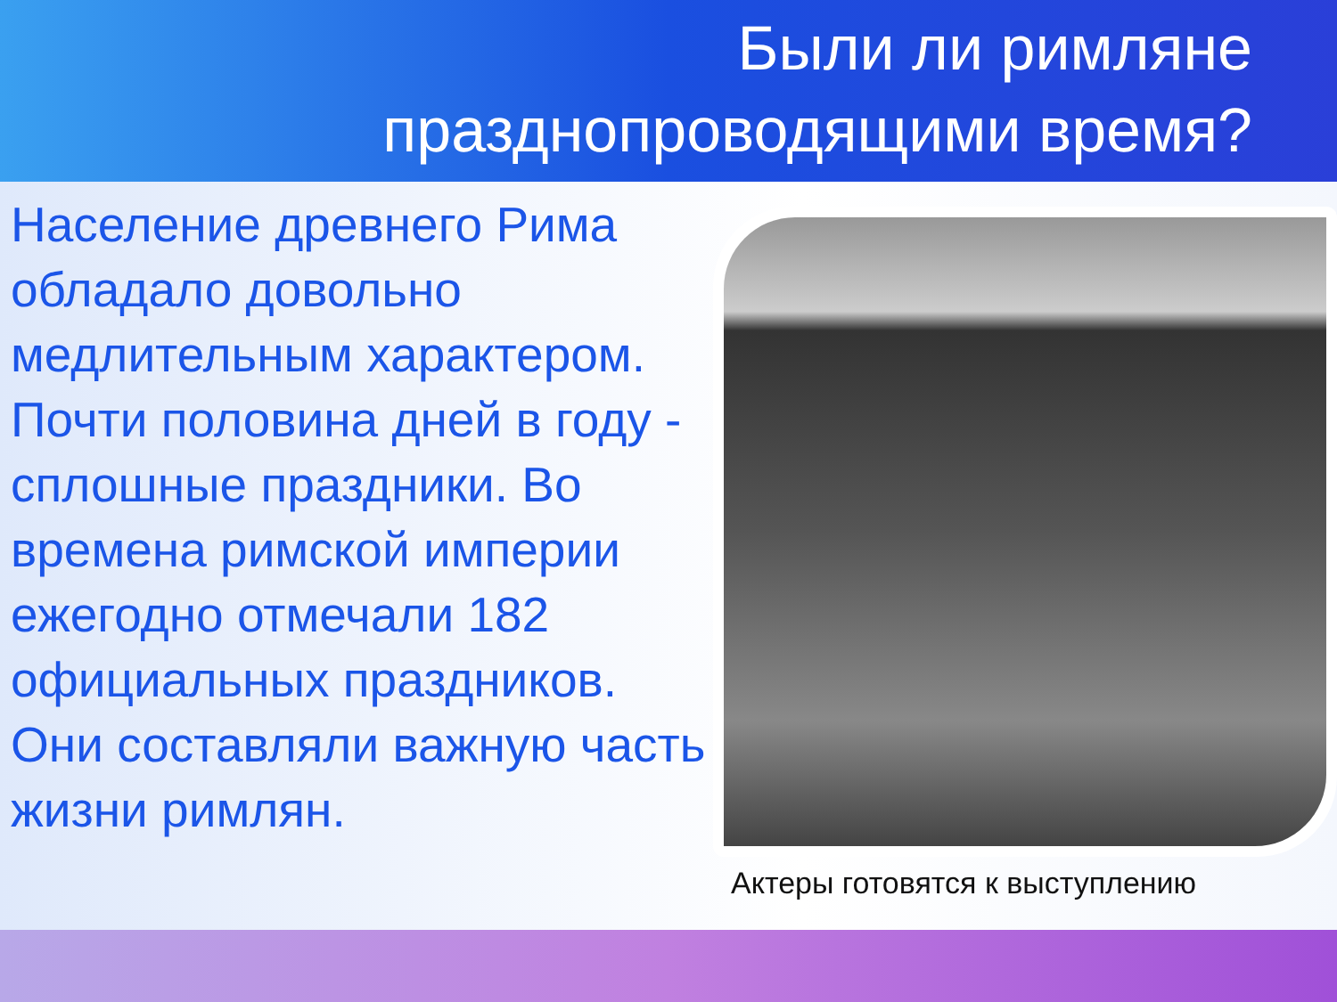Были ли римляне
празднопроводящими время?
Население древнего Рима обладало довольно медлительным характером. Почти половина дней в году - сплошные праздники. Во времена римской империи ежегодно отмечали 182 официальных праздников. Они составляли важную часть жизни римлян.
Актеры готовятся к выступлению